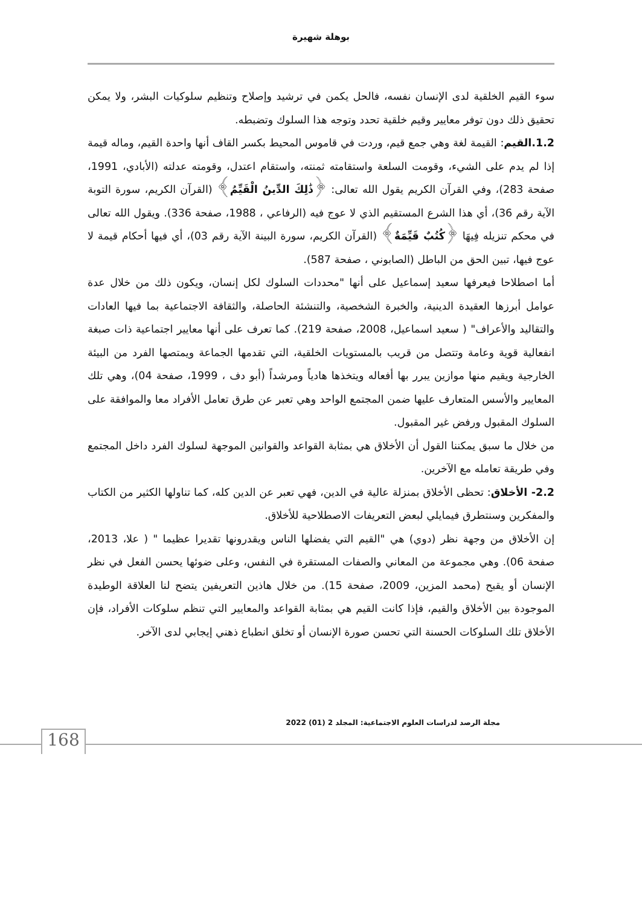بوهلة شهيرة
سوء القيم الخلقية لدى الإنسان نفسه، فالحل يكمن في ترشيد وإصلاح وتنظيم سلوكيات البشر، ولا يمكن تحقيق ذلك دون توفر معايير وقيم خلقية تحدد وتوجه هذا السلوك وتضبطه.
1.2.القيم: القيمة لغة وهي جمع قيم، وردت في قاموس المحيط بكسر القاف أنها واحدة القيم، وماله قيمة إذا لم يدم على الشيء، وقومت السلعة واستقامته ثمنته، واستقام اعتدل، وقومته عدلته (الأبادي، 1991، صفحة 283)، وفي القرآن الكريم يقول الله تعالى: ﴿ذَٰلِكَ الدِّينُ الْقَيِّمُ﴾ (القرآن الكريم، سورة التوبة الآية رقم 36)، أي هذا الشرع المستقيم الذي لا عوج فيه (الرفاعي ، 1988، صفحة 336). ويقول الله تعالى في محكم تنزيله فِيهَا ﴿كُتُبٌ قَيِّمَةٌ﴾ (القرآن الكريم، سورة البينة الآية رقم 03)، أي فيها أحكام قيمة لا عوج فيها، تبين الحق من الباطل (الصابوني ، صفحة 587).
أما اصطلاحا فيعرفها سعيد إسماعيل على أنها "محددات السلوك لكل إنسان، ويكون ذلك من خلال عدة عوامل أبرزها العقيدة الدينية، والخبرة الشخصية، والتنشئة الحاصلة، والثقافة الاجتماعية بما فيها العادات والتقاليد والأعراف" ( سعيد اسماعيل، 2008، صفحة 219). كما تعرف على أنها معايير اجتماعية ذات صبغة انفعالية قوية وعامة وتتصل من قريب بالمستويات الخلقية، التي تقدمها الجماعة ويمتصها الفرد من البيئة الخارجية ويقيم منها موازين يبرر بها أفعاله ويتخذها هادياً ومرشداً (أبو دف ، 1999، صفحة 04)، وهي تلك المعايير والأسس المتعارف عليها ضمن المجتمع الواحد وهي تعبر عن طرق تعامل الأفراد معا والموافقة على السلوك المقبول ورفض غير المقبول.
من خلال ما سبق يمكننا القول أن الأخلاق هي بمثابة القواعد والقوانين الموجهة لسلوك الفرد داخل المجتمع وفي طريقة تعامله مع الآخرين.
2.2- الأخلاق: تحظى الأخلاق بمنزلة عالية في الدين، فهي تعبر عن الدين كله، كما تناولها الكثير من الكتاب والمفكرين وسنتطرق فيمايلي لبعض التعريفات الاصطلاحية للأخلاق.
إن الأخلاق من وجهة نظر (دوي) هي "القيم التي يفضلها الناس ويقدرونها تقديرا عظيما " ( علا، 2013، صفحة 06). وهي مجموعة من المعاني والصفات المستقرة في النفس، وعلى ضوئها يحسن الفعل في نظر الإنسان أو يقبح (محمد المزين، 2009، صفحة 15). من خلال هاذين التعريفين يتضح لنا العلاقة الوطيدة الموجودة بين الأخلاق والقيم، فإذا كانت القيم هي بمثابة القواعد والمعايير التي تنظم سلوكات الأفراد، فإن الأخلاق تلك السلوكات الحسنة التي تحسن صورة الإنسان أو تخلق انطباع ذهني إيجابي لدى الآخر.
مجلة الرصد لدراسات العلوم الاجتماعية: المجلد 2 (01) 2022
168